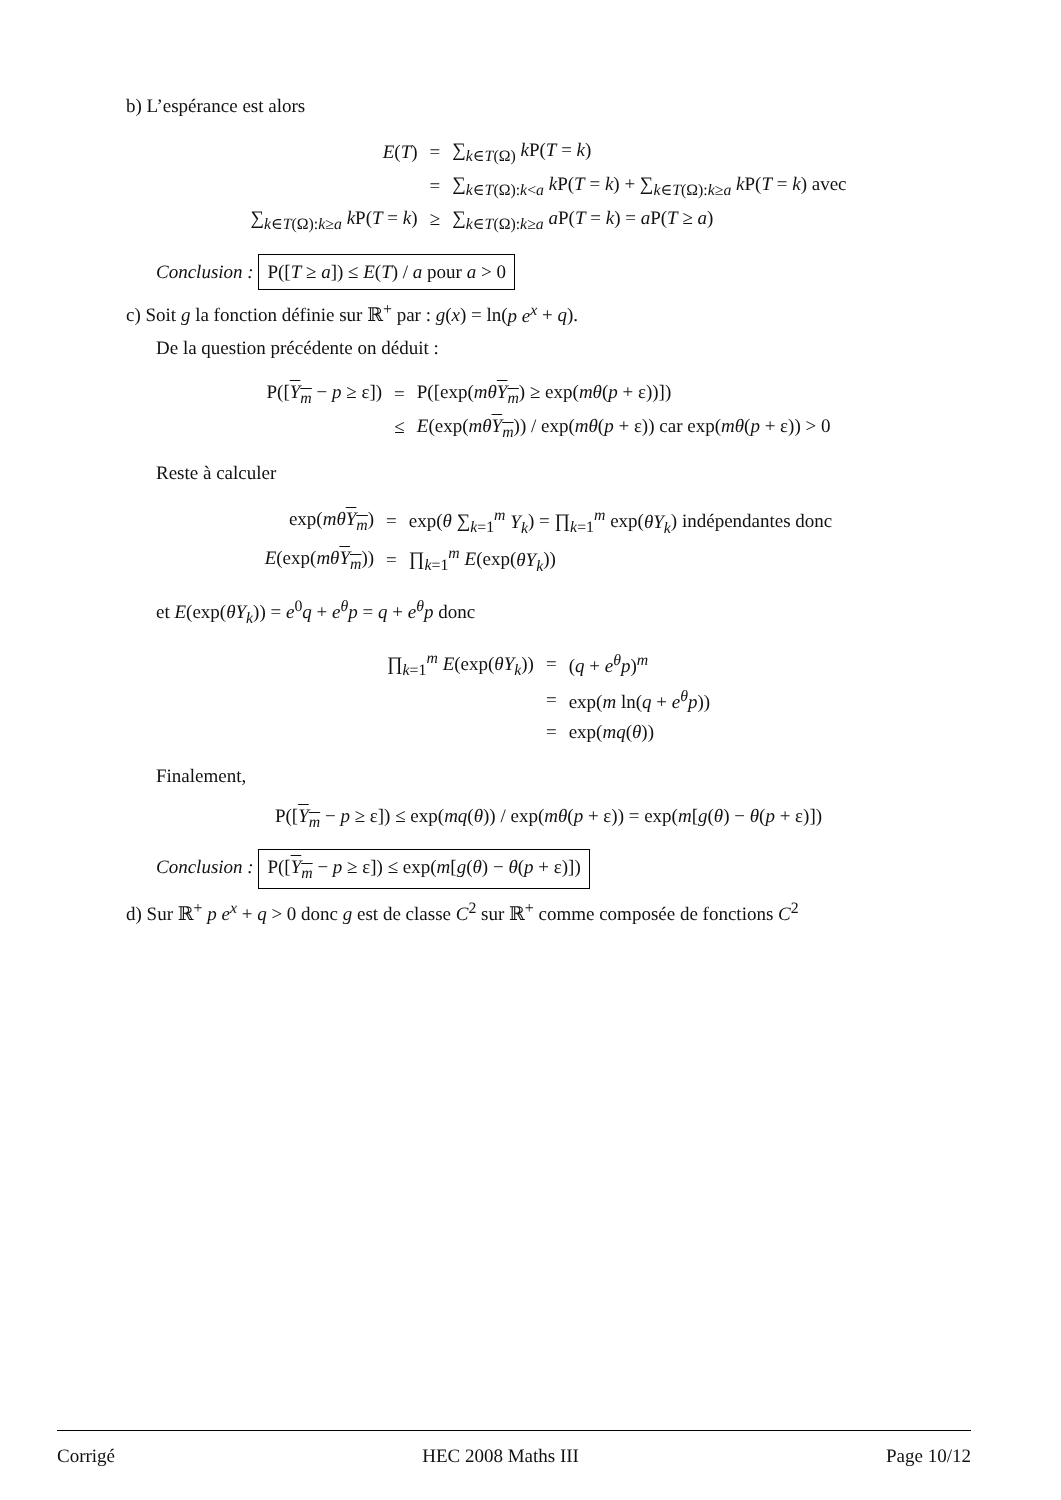b) L’espérance est alors
| E ( T ) | = | ∑<sub>k∈T(Ω)</sub> k P( T = k ) |
| | = | ∑<sub>k∈T(Ω):k<a</sub> k P( T = k ) + ∑<sub>k∈T(Ω):k≥a</sub> k P( T = k ) avec |
| ∑<sub>k∈T(Ω):k≥a</sub> k P( T = k ) | ≥ | ∑<sub>k∈T(Ω):k≥a</sub> a P( T = k ) = a P( T ≥ a ) |
Conclusion : P([T ≥ a]) ≤ E(T) / a pour a > 0
c) Soit g la fonction définie sur ℝ<sup>+</sup> par : g(x) = ln(p e<sup>x</sup> + q).
De la question précédente on déduit :
| P([ Y<sub>m</sub> − p ≥ ε]) | = | P([exp( mθ Y<sub>m</sub> ) ≥ exp( mθ ( p + ε))]) |
| | ≤ | E (exp( mθ Y<sub>m</sub> )) / exp( mθ ( p + ε)) car exp( mθ ( p + ε)) > 0 |
Reste à calculer
| exp( mθ Y<sub>m</sub> ) | = | exp( θ ∑<sub>k=1</sub><sup>m</sup> Y<sub>k</sub> ) = ∏<sub>k=1</sub><sup>m</sup> exp( θY<sub>k</sub> ) indépendantes donc |
| E (exp( mθ Y<sub>m</sub> )) | = | ∏<sub>k=1</sub><sup>m</sup> E (exp( θY<sub>k</sub> )) |
et E(exp(θY<sub>k</sub>)) = e<sup>0</sup>q + e<sup>θ</sup>p = q + e<sup>θ</sup>p donc
| ∏<sub>k=1</sub><sup>m</sup> E (exp( θY<sub>k</sub> )) | = | ( q + e<sup>θ</sup>p )<sup>m</sup> |
| | = | exp( m ln( q + e<sup>θ</sup>p )) |
| | = | exp( mq ( θ )) |
Finalement,
P([Y<sub>m</sub> − p ≥ ε]) ≤ exp(mq(θ)) / exp(mθ(p + ε)) = exp(m[g(θ) − θ(p + ε)])
Conclusion : P([Y<sub>m</sub> − p ≥ ε]) ≤ exp(m[g(θ) − θ(p + ε)])
d) Sur ℝ<sup>+</sup> p e<sup>x</sup> + q > 0 donc g est de classe C<sup>2</sup> sur ℝ<sup>+</sup> comme composée de fonctions C<sup>2</sup>
Corrigé HEC 2008 Maths III Page 10/12